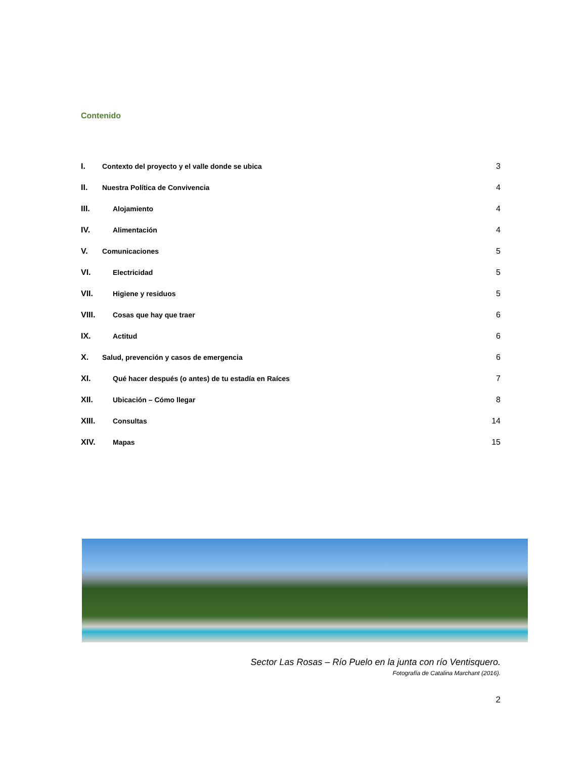Contenido
I. Contexto del proyecto y el valle donde se ubica 3
II. Nuestra Política de Convivencia 4
III. Alojamiento 4
IV. Alimentación 4
V. Comunicaciones 5
VI. Electricidad 5
VII. Higiene y residuos 5
VIII. Cosas que hay que traer 6
IX. Actitud 6
X. Salud, prevención y casos de emergencia 6
XI. Qué hacer después (o antes) de tu estadía en Raíces 7
XII. Ubicación – Cómo llegar 8
XIII. Consultas 14
XIV. Mapas 15
Sector Las Rosas – Río Puelo en la junta con río Ventisquero.
Fotografía de Catalina Marchant (2016).
2